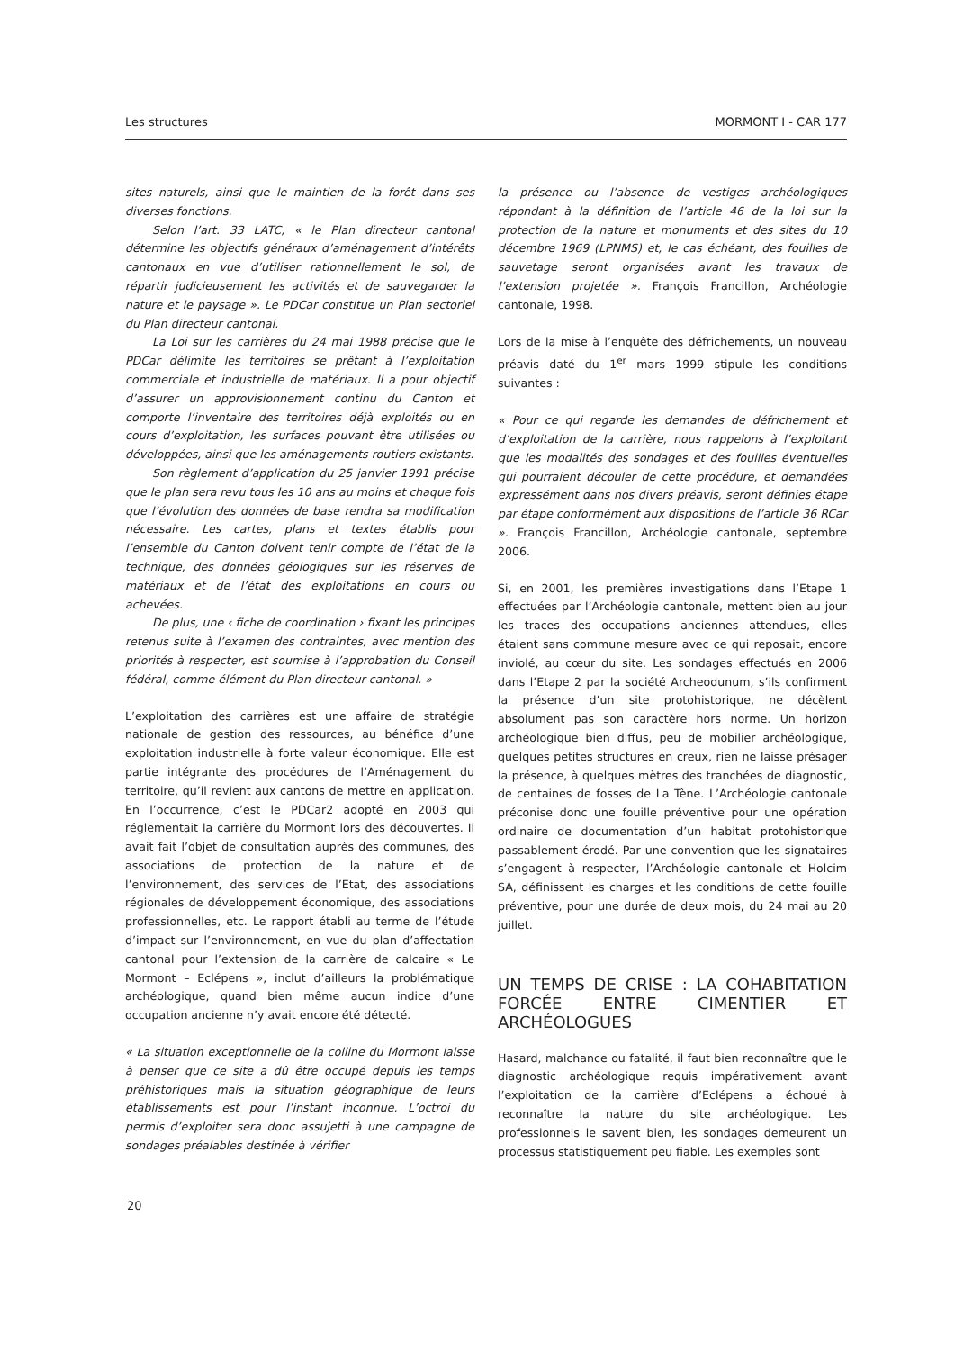Les structures MORMONT I - CAR 177
sites naturels, ainsi que le maintien de la forêt dans ses diverses fonctions.
Selon l’art. 33 LATC, « le Plan directeur cantonal détermine les objectifs généraux d’aménagement d’intérêts cantonaux en vue d’utiliser rationnellement le sol, de répartir judicieusement les activités et de sauvegarder la nature et le paysage ». Le PDCar constitue un Plan sectoriel du Plan directeur cantonal.
La Loi sur les carrières du 24 mai 1988 précise que le PDCar délimite les territoires se prêtant à l’exploitation commerciale et industrielle de matériaux. Il a pour objectif d’assurer un approvisionnement continu du Canton et comporte l’inventaire des territoires déjà exploités ou en cours d’exploitation, les surfaces pouvant être utilisées ou développées, ainsi que les aménagements routiers existants.
Son règlement d’application du 25 janvier 1991 précise que le plan sera revu tous les 10 ans au moins et chaque fois que l’évolution des données de base rendra sa modification nécessaire. Les cartes, plans et textes établis pour l’ensemble du Canton doivent tenir compte de l’état de la technique, des données géologiques sur les réserves de matériaux et de l’état des exploitations en cours ou achevées.
De plus, une ‹ fiche de coordination › fixant les principes retenus suite à l’examen des contraintes, avec mention des priorités à respecter, est soumise à l’approbation du Conseil fédéral, comme élément du Plan directeur cantonal. »
L’exploitation des carrières est une affaire de stratégie nationale de gestion des ressources, au bénéfice d’une exploitation industrielle à forte valeur économique. Elle est partie intégrante des procédures de l’Aménagement du territoire, qu’il revient aux cantons de mettre en application. En l’occurrence, c’est le PDCar2 adopté en 2003 qui réglementait la carrière du Mormont lors des découvertes. Il avait fait l’objet de consultation auprès des communes, des associations de protection de la nature et de l’environnement, des services de l’Etat, des associations régionales de développement économique, des associations professionnelles, etc. Le rapport établi au terme de l’étude d’impact sur l’environnement, en vue du plan d’affectation cantonal pour l’extension de la carrière de calcaire « Le Mormont – Eclépens », inclut d’ailleurs la problématique archéologique, quand bien même aucun indice d’une occupation ancienne n’y avait encore été détecté.
« La situation exceptionnelle de la colline du Mormont laisse à penser que ce site a dû être occupé depuis les temps préhistoriques mais la situation géographique de leurs établissements est pour l’instant inconnue. L’octroi du permis d’exploiter sera donc assujetti à une campagne de sondages préalables destinée à vérifier
la présence ou l’absence de vestiges archéologiques répondant à la définition de l’article 46 de la loi sur la protection de la nature et monuments et des sites du 10 décembre 1969 (LPNMS) et, le cas échéant, des fouilles de sauvetage seront organisées avant les travaux de l’extension projetée ». François Francillon, Archéologie cantonale, 1998.
Lors de la mise à l’enquête des défrichements, un nouveau préavis daté du 1<sup>er</sup> mars 1999 stipule les conditions suivantes :
« Pour ce qui regarde les demandes de défrichement et d’exploitation de la carrière, nous rappelons à l’exploitant que les modalités des sondages et des fouilles éventuelles qui pourraient découler de cette procédure, et demandées expressément dans nos divers préavis, seront définies étape par étape conformément aux dispositions de l’article 36 RCar ». François Francillon, Archéologie cantonale, septembre 2006.
Si, en 2001, les premières investigations dans l’Etape 1 effectuées par l’Archéologie cantonale, mettent bien au jour les traces des occupations anciennes attendues, elles étaient sans commune mesure avec ce qui reposait, encore inviolé, au cœur du site. Les sondages effectués en 2006 dans l’Etape 2 par la société Archeodunum, s’ils confirment la présence d’un site protohistorique, ne décèlent absolument pas son caractère hors norme. Un horizon archéologique bien diffus, peu de mobilier archéologique, quelques petites structures en creux, rien ne laisse présager la présence, à quelques mètres des tranchées de diagnostic, de centaines de fosses de La Tène. L’Archéologie cantonale préconise donc une fouille préventive pour une opération ordinaire de documentation d’un habitat protohistorique passablement érodé. Par une convention que les signataires s’engagent à respecter, l’Archéologie cantonale et Holcim SA, définissent les charges et les conditions de cette fouille préventive, pour une durée de deux mois, du 24 mai au 20 juillet.
UN TEMPS DE CRISE : LA COHABITATION FORCÉE ENTRE CIMENTIER ET ARCHÉOLOGUES
Hasard, malchance ou fatalité, il faut bien reconnaître que le diagnostic archéologique requis impérativement avant l’exploitation de la carrière d’Eclépens a échoué à reconnaître la nature du site archéologique. Les professionnels le savent bien, les sondages demeurent un processus statistiquement peu fiable. Les exemples sont
20